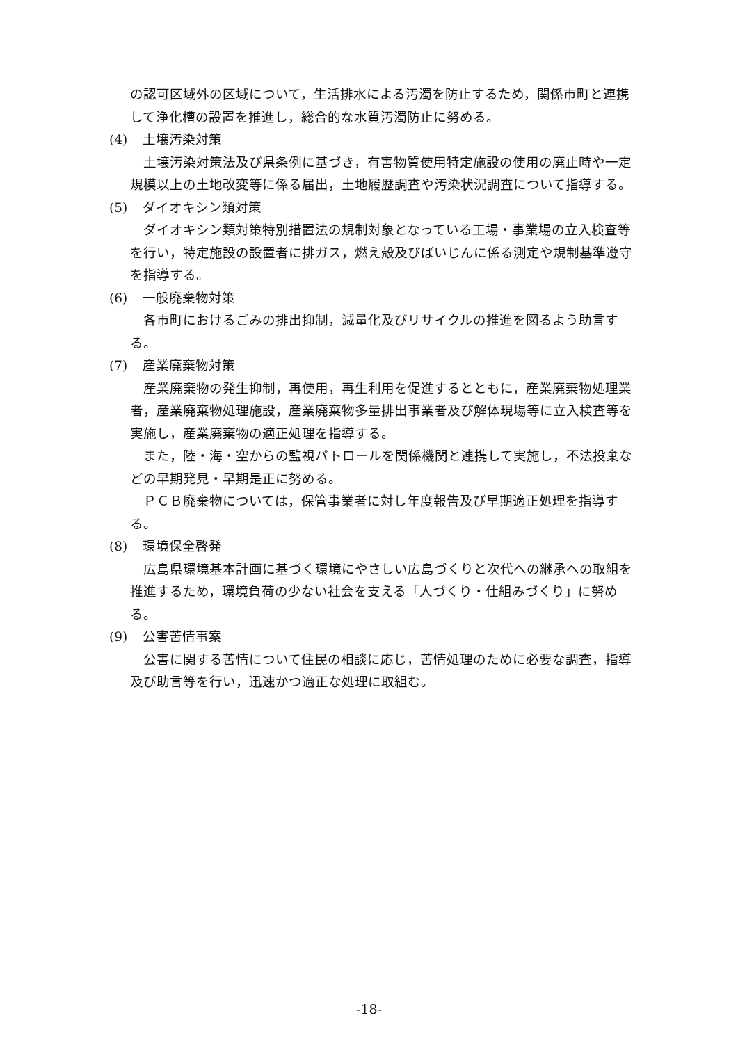の認可区域外の区域について，生活排水による汚濁を防止するため，関係市町と連携して浄化槽の設置を推進し，総合的な水質汚濁防止に努める。
(4) 土壌汚染対策
土壌汚染対策法及び県条例に基づき，有害物質使用特定施設の使用の廃止時や一定規模以上の土地改変等に係る届出，土地履歴調査や汚染状況調査について指導する。
(5) ダイオキシン類対策
ダイオキシン類対策特別措置法の規制対象となっている工場・事業場の立入検査等を行い，特定施設の設置者に排ガス，燃え殻及びばいじんに係る測定や規制基準遵守を指導する。
(6) 一般廃棄物対策
各市町におけるごみの排出抑制，減量化及びリサイクルの推進を図るよう助言する。
(7) 産業廃棄物対策
産業廃棄物の発生抑制，再使用，再生利用を促進するとともに，産業廃棄物処理業者，産業廃棄物処理施設，産業廃棄物多量排出事業者及び解体現場等に立入検査等を実施し，産業廃棄物の適正処理を指導する。
また，陸・海・空からの監視パトロールを関係機関と連携して実施し，不法投棄などの早期発見・早期是正に努める。
ＰＣＢ廃棄物については，保管事業者に対し年度報告及び早期適正処理を指導する。
(8) 環境保全啓発
広島県環境基本計画に基づく環境にやさしい広島づくりと次代への継承への取組を推進するため，環境負荷の少ない社会を支える「人づくり・仕組みづくり」に努める。
(9) 公害苦情事案
公害に関する苦情について住民の相談に応じ，苦情処理のために必要な調査，指導及び助言等を行い，迅速かつ適正な処理に取組む。
-18-